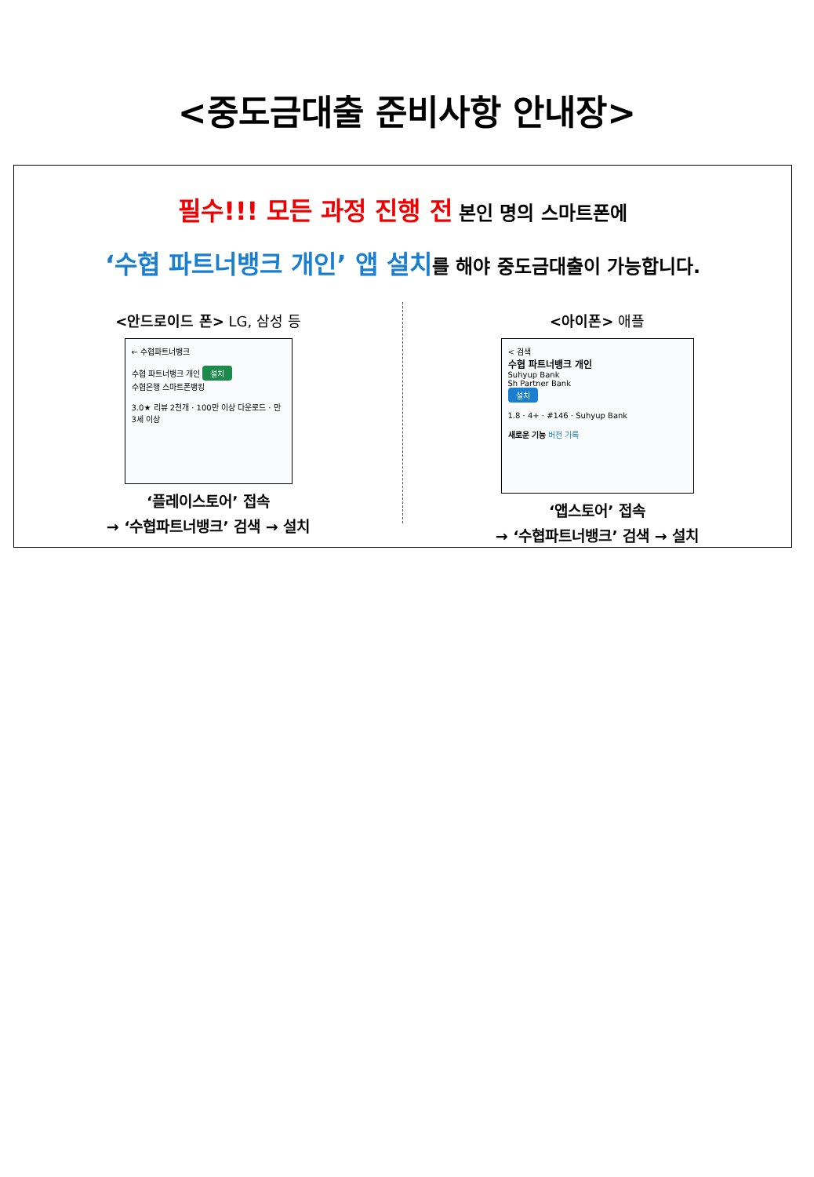<중도금대출 준비사항 안내장>
필수!!! 모든 과정 진행 전 본인 명의 스마트폰에
‘수협 파트너뱅크 개인’ 앱 설치를 해야 중도금대출이 가능합니다.
<안드로이드 폰> LG, 삼성 등
← 수협파트너뱅크
수협 파트너뱅크 개인 설치
수협은행 스마트폰뱅킹
3.0★ 리뷰 2천개 · 100만 이상 다운로드 · 만 3세 이상
‘플레이스토어’ 접속
→ ‘수협파트너뱅크’ 검색 → 설치
<아이폰> 애플
< 검색
수협 파트너뱅크 개인
Suhyup Bank
Sh Partner Bank
설치
1.8 · 4+ · #146 · Suhyup Bank
새로운 기능 버전 기록
‘앱스토어’ 접속
→ ‘수협파트너뱅크’ 검색 → 설치